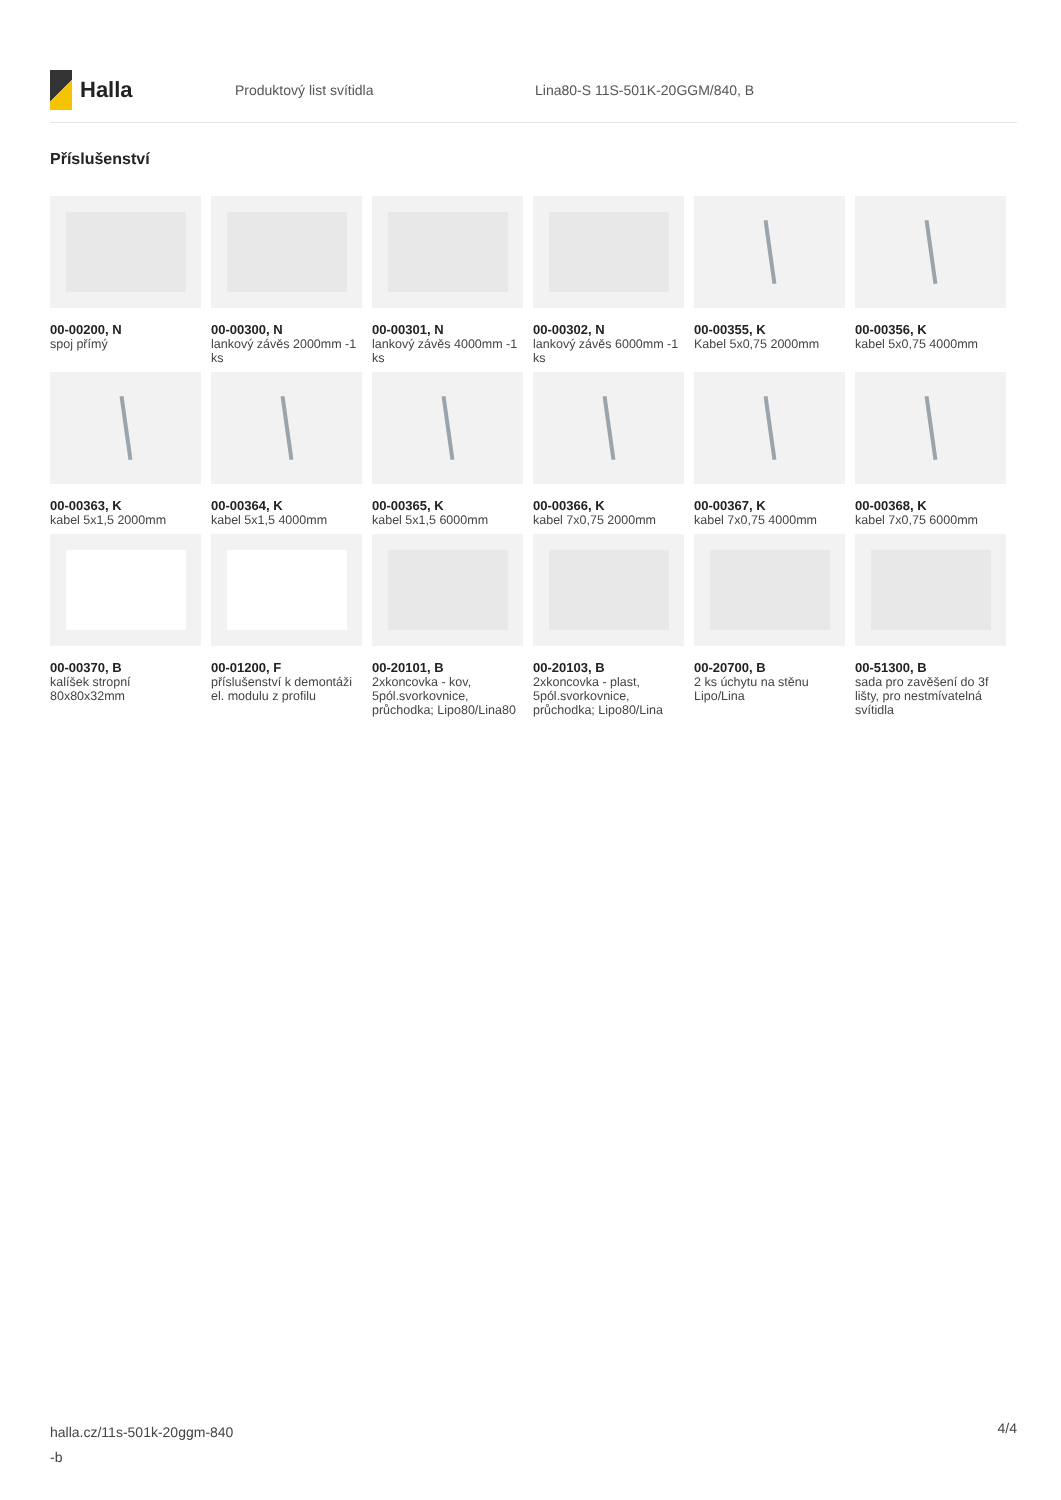Halla
Produktový list svítidla Lina80-S 11S-501K-20GGM/840, B
Příslušenství
00-00200, N
spoj přímý
00-00300, N
lankový závěs 2000mm -1 ks
00-00301, N
lankový závěs 4000mm -1 ks
00-00302, N
lankový závěs 6000mm -1 ks
00-00355, K
Kabel 5x0,75 2000mm
00-00356, K
kabel 5x0,75 4000mm
00-00363, K
kabel 5x1,5 2000mm
00-00364, K
kabel 5x1,5 4000mm
00-00365, K
kabel 5x1,5 6000mm
00-00366, K
kabel 7x0,75 2000mm
00-00367, K
kabel 7x0,75 4000mm
00-00368, K
kabel 7x0,75 6000mm
00-00370, B
kalíšek stropní 80x80x32mm
00-01200, F
příslušenství k demontáži el. modulu z profilu
00-20101, B
2xkoncovka - kov, 5pól.svorkovnice, průchodka; Lipo80/Lina80
00-20103, B
2xkoncovka - plast, 5pól.svorkovnice, průchodka; Lipo80/Lina
00-20700, B
2 ks úchytu na stěnu Lipo/Lina
00-51300, B
sada pro zavěšení do 3f lišty, pro nestmívatelná svítidla
halla.cz/11s-501k-20ggm-840
-b
4/4